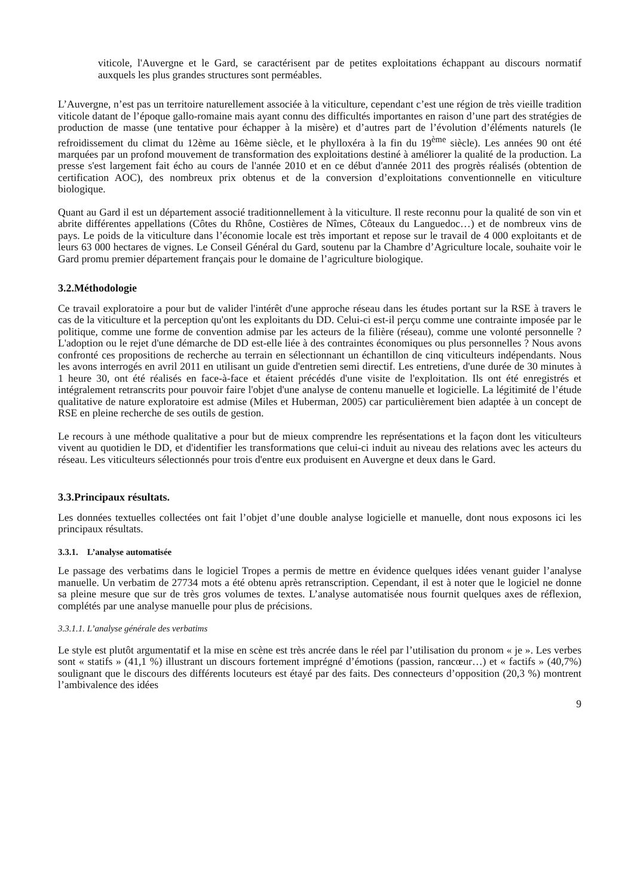viticole, l'Auvergne et le Gard, se caractérisent par de petites exploitations échappant au discours normatif auxquels les plus grandes structures sont perméables.
L’Auvergne, n’est pas un territoire naturellement associée à la viticulture, cependant c’est une région de très vieille tradition viticole datant de l’époque gallo-romaine mais ayant connu des difficultés importantes en raison d’une part des stratégies de production de masse (une tentative pour échapper à la misère) et d’autres part de l’évolution d’éléments naturels (le refroidissement du climat du 12ème au 16ème siècle, et le phylloxéra à la fin du 19<sup>ème</sup> siècle). Les années 90 ont été marquées par un profond mouvement de transformation des exploitations destiné à améliorer la qualité de la production. La presse s'est largement fait écho au cours de l'année 2010 et en ce début d'année 2011 des progrès réalisés (obtention de certification AOC), des nombreux prix obtenus et de la conversion d’exploitations conventionnelle en viticulture biologique.
Quant au Gard il est un département associé traditionnellement à la viticulture. Il reste reconnu pour la qualité de son vin et abrite différentes appellations (Côtes du Rhône, Costières de Nîmes, Côteaux du Languedoc…) et de nombreux vins de pays. Le poids de la viticulture dans l’économie locale est très important et repose sur le travail de 4 000 exploitants et de leurs 63 000 hectares de vignes. Le Conseil Général du Gard, soutenu par la Chambre d’Agriculture locale, souhaite voir le Gard promu premier département français pour le domaine de l’agriculture biologique.
3.2.Méthodologie
Ce travail exploratoire a pour but de valider l'intérêt d'une approche réseau dans les études portant sur la RSE à travers le cas de la viticulture et la perception qu'ont les exploitants du DD. Celui-ci est-il perçu comme une contrainte imposée par le politique, comme une forme de convention admise par les acteurs de la filière (réseau), comme une volonté personnelle ? L'adoption ou le rejet d'une démarche de DD est-elle liée à des contraintes économiques ou plus personnelles ? Nous avons confronté ces propositions de recherche au terrain en sélectionnant un échantillon de cinq viticulteurs indépendants. Nous les avons interrogés en avril 2011 en utilisant un guide d'entretien semi directif. Les entretiens, d'une durée de 30 minutes à 1 heure 30, ont été réalisés en face-à-face et étaient précédés d'une visite de l'exploitation. Ils ont été enregistrés et intégralement retranscrits pour pouvoir faire l'objet d'une analyse de contenu manuelle et logicielle. La légitimité de l’étude qualitative de nature exploratoire est admise (Miles et Huberman, 2005) car particulièrement bien adaptée à un concept de RSE en pleine recherche de ses outils de gestion.
Le recours à une méthode qualitative a pour but de mieux comprendre les représentations et la façon dont les viticulteurs vivent au quotidien le DD, et d'identifier les transformations que celui-ci induit au niveau des relations avec les acteurs du réseau. Les viticulteurs sélectionnés pour trois d'entre eux produisent en Auvergne et deux dans le Gard.
3.3.Principaux résultats.
Les données textuelles collectées ont fait l’objet d’une double analyse logicielle et manuelle, dont nous exposons ici les principaux résultats.
3.3.1. L’analyse automatisée
Le passage des verbatims dans le logiciel Tropes a permis de mettre en évidence quelques idées venant guider l’analyse manuelle. Un verbatim de 27734 mots a été obtenu après retranscription. Cependant, il est à noter que le logiciel ne donne sa pleine mesure que sur de très gros volumes de textes. L’analyse automatisée nous fournit quelques axes de réflexion, complétés par une analyse manuelle pour plus de précisions.
3.3.1.1. L’analyse générale des verbatims
Le style est plutôt argumentatif et la mise en scène est très ancrée dans le réel par l’utilisation du pronom « je ». Les verbes sont « statifs » (41,1 %) illustrant un discours fortement imprégné d’émotions (passion, rancœur…) et « factifs » (40,7%) soulignant que le discours des différents locuteurs est étayé par des faits. Des connecteurs d’opposition (20,3 %) montrent l’ambivalence des idées
9